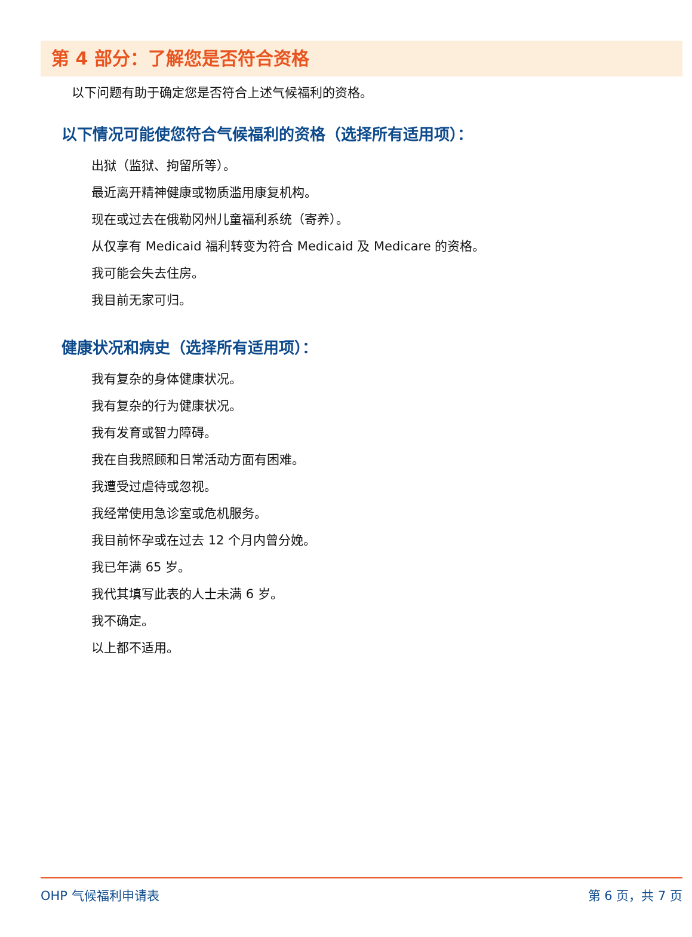第 4 部分：了解您是否符合资格
以下问题有助于确定您是否符合上述气候福利的资格。
以下情况可能使您符合气候福利的资格（选择所有适用项）：
出狱（监狱、拘留所等）。
最近离开精神健康或物质滥用康复机构。
现在或过去在俄勒冈州儿童福利系统（寄养）。
从仅享有 Medicaid 福利转变为符合 Medicaid 及 Medicare 的资格。
我可能会失去住房。
我目前无家可归。
健康状况和病史（选择所有适用项）：
我有复杂的身体健康状况。
我有复杂的行为健康状况。
我有发育或智力障碍。
我在自我照顾和日常活动方面有困难。
我遭受过虐待或忽视。
我经常使用急诊室或危机服务。
我目前怀孕或在过去 12 个月内曾分娩。
我已年满 65 岁。
我代其填写此表的人士未满 6 岁。
我不确定。
以上都不适用。
OHP 气候福利申请表 第 6 页，共 7 页